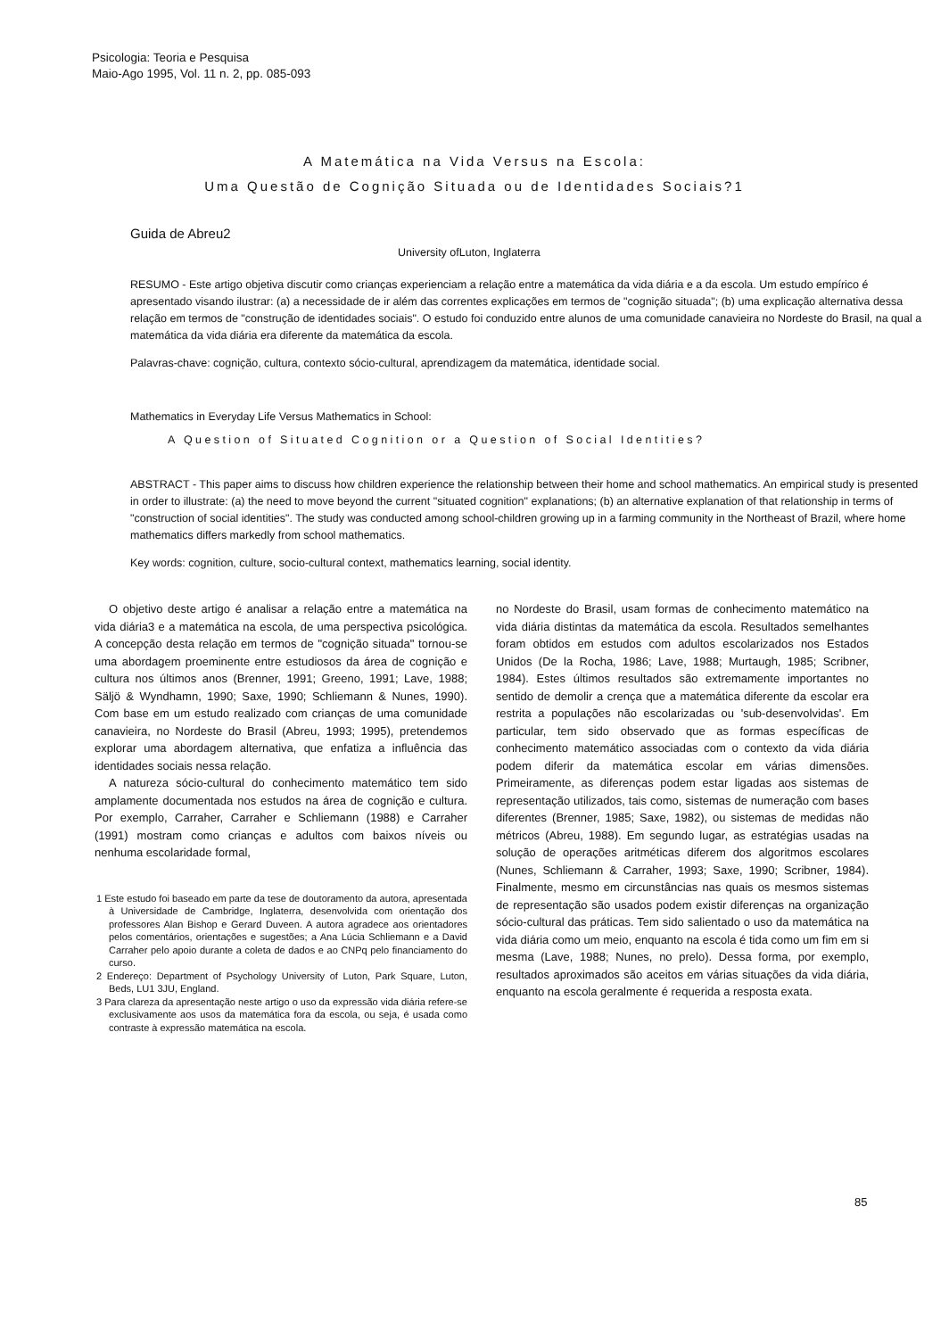Psicologia: Teoria e Pesquisa
Maio-Ago 1995, Vol. 11 n. 2, pp. 085-093
A Matemática na Vida Versus na Escola:
Uma Questão de Cognição Situada ou de Identidades Sociais?1
Guida de Abreu2
University ofLuton, Inglaterra
RESUMO - Este artigo objetiva discutir como crianças experienciam a relação entre a matemática da vida diária e a da escola. Um estudo empírico é apresentado visando ilustrar: (a) a necessidade de ir além das correntes explicações em termos de "cognição situada"; (b) uma explicação alternativa dessa relação em termos de "construção de identidades sociais". O estudo foi conduzido entre alunos de uma comunidade canavieira no Nordeste do Brasil, na qual a matemática da vida diária era diferente da matemática da escola.
Palavras-chave: cognição, cultura, contexto sócio-cultural, aprendizagem da matemática, identidade social.
Mathematics in Everyday Life Versus Mathematics in School:
A Question of Situated Cognition or a Question of Social Identities?
ABSTRACT - This paper aims to discuss how children experience the relationship between their home and school mathematics. An empirical study is presented in order to illustrate: (a) the need to move beyond the current "situated cognition" explanations; (b) an alternative explanation of that relationship in terms of "construction of social identities". The study was conducted among school-children growing up in a farming community in the Northeast of Brazil, where home mathematics differs markedly from school mathematics.
Key words: cognition, culture, socio-cultural context, mathematics learning, social identity.
O objetivo deste artigo é analisar a relação entre a matemática na vida diária3 e a matemática na escola, de uma perspectiva psicológica. A concepção desta relação em termos de "cognição situada" tornou-se uma abordagem proeminente entre estudiosos da área de cognição e cultura nos últimos anos (Brenner, 1991; Greeno, 1991; Lave, 1988; Säljö & Wyndhamn, 1990; Saxe, 1990; Schliemann & Nunes, 1990). Com base em um estudo realizado com crianças de uma comunidade canavieira, no Nordeste do Brasil (Abreu, 1993; 1995), pretendemos explorar uma abordagem alternativa, que enfatiza a influência das identidades sociais nessa relação.
A natureza sócio-cultural do conhecimento matemático tem sido amplamente documentada nos estudos na área de cognição e cultura. Por exemplo, Carraher, Carraher e Schliemann (1988) e Carraher (1991) mostram como crianças e adultos com baixos níveis ou nenhuma escolaridade formal,
1 Este estudo foi baseado em parte da tese de doutoramento da autora, apresentada à Universidade de Cambridge, Inglaterra, desenvolvida com orientação dos professores Alan Bishop e Gerard Duveen. A autora agradece aos orientadores pelos comentários, orientações e sugestões; a Ana Lúcia Schliemann e a David Carraher pelo apoio durante a coleta de dados e ao CNPq pelo financiamento do curso.
2 Endereço: Department of Psychology University of Luton, Park Square, Luton, Beds, LU1 3JU, England.
3 Para clareza da apresentação neste artigo o uso da expressão vida diária refere-se exclusivamente aos usos da matemática fora da escola, ou seja, é usada como contraste à expressão matemática na escola.
no Nordeste do Brasil, usam formas de conhecimento matemático na vida diária distintas da matemática da escola. Resultados semelhantes foram obtidos em estudos com adultos escolarizados nos Estados Unidos (De la Rocha, 1986; Lave, 1988; Murtaugh, 1985; Scribner, 1984). Estes últimos resultados são extremamente importantes no sentido de demolir a crença que a matemática diferente da escolar era restrita a populações não escolarizadas ou 'sub-desenvolvidas'. Em particular, tem sido observado que as formas específicas de conhecimento matemático associadas com o contexto da vida diária podem diferir da matemática escolar em várias dimensões. Primeiramente, as diferenças podem estar ligadas aos sistemas de representação utilizados, tais como, sistemas de numeração com bases diferentes (Brenner, 1985; Saxe, 1982), ou sistemas de medidas não métricos (Abreu, 1988). Em segundo lugar, as estratégias usadas na solução de operações aritméticas diferem dos algoritmos escolares (Nunes, Schliemann & Carraher, 1993; Saxe, 1990; Scribner, 1984). Finalmente, mesmo em circunstâncias nas quais os mesmos sistemas de representação são usados podem existir diferenças na organização sócio-cultural das práticas. Tem sido salientado o uso da matemática na vida diária como um meio, enquanto na escola é tida como um fim em si mesma (Lave, 1988; Nunes, no prelo). Dessa forma, por exemplo, resultados aproximados são aceitos em várias situações da vida diária, enquanto na escola geralmente é requerida a resposta exata.
85